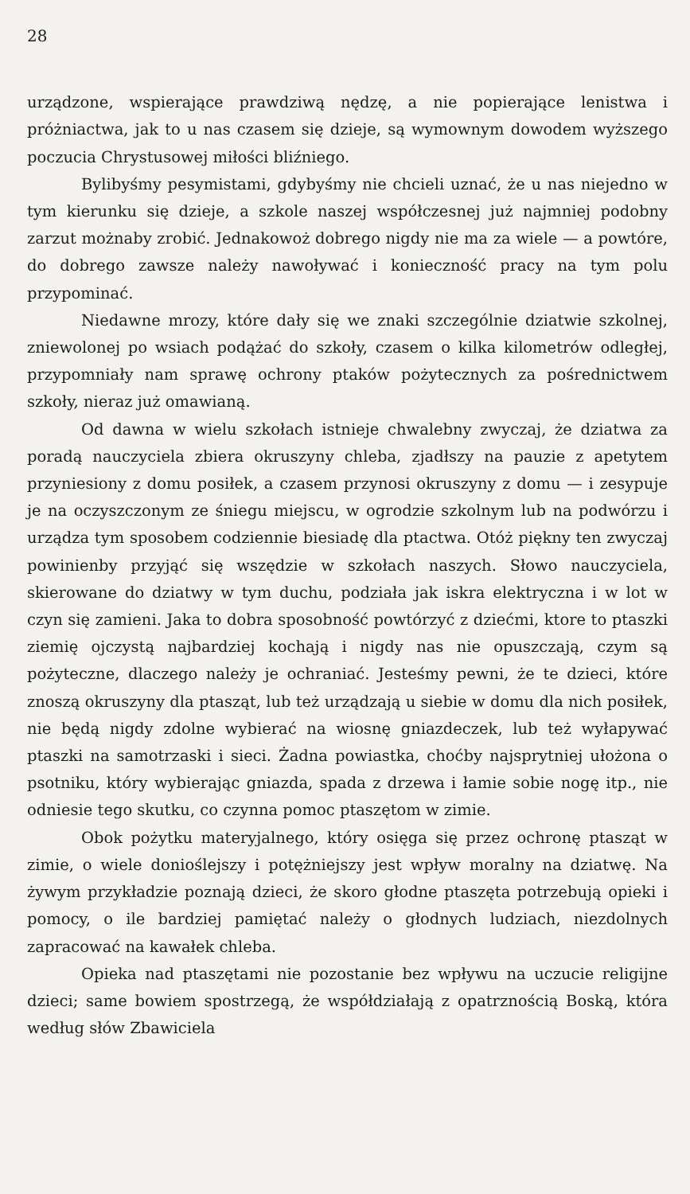28
urządzone, wspierające prawdziwą nędzę, a nie popierające lenistwa i próżniactwa, jak to u nas czasem się dzieje, są wymownym dowodem wyższego poczucia Chrystusowej miłości bliźniego.
Bylibyśmy pesymistami, gdybyśmy nie chcieli uznać, że u nas niejedno w tym kierunku się dzieje, a szkole naszej współczesnej już najmniej podobny zarzut możnaby zrobić. Jednakowoż dobrego nigdy nie ma za wiele — a powtóre, do dobrego zawsze należy nawoływać i konieczność pracy na tym polu przypominać.
Niedawne mrozy, które dały się we znaki szczególnie dziatwie szkolnej, zniewolonej po wsiach podążać do szkoły, czasem o kilka kilometrów odległej, przypomniały nam sprawę ochrony ptaków pożytecznych za pośrednictwem szkoły, nieraz już omawianą.
Od dawna w wielu szkołach istnieje chwalebny zwyczaj, że dziatwa za poradą nauczyciela zbiera okruszyny chleba, zjadłszy na pauzie z apetytem przyniesiony z domu posiłek, a czasem przynosi okruszyny z domu — i zesypuje je na oczyszczonym ze śniegu miejscu, w ogrodzie szkolnym lub na podwórzu i urządza tym sposobem codziennie biesiadę dla ptactwa. Otóż piękny ten zwyczaj powinienby przyjąć się wszędzie w szkołach naszych. Słowo nauczyciela, skierowane do dziatwy w tym duchu, podziała jak iskra elektryczna i w lot w czyn się zamieni. Jaka to dobra sposobność powtórzyć z dziećmi, ktore to ptaszki ziemię ojczystą najbardziej kochają i nigdy nas nie opuszczają, czym są pożyteczne, dlaczego należy je ochraniać. Jesteśmy pewni, że te dzieci, które znoszą okruszyny dla ptasząt, lub też urządzają u siebie w domu dla nich posiłek, nie będą nigdy zdolne wybierać na wiosnę gniazdeczek, lub też wyłapywać ptaszki na samotrzaski i sieci. Żadna powiastka, choćby najsprytniej ułożona o psotniku, który wybierając gniazda, spada z drzewa i łamie sobie nogę itp., nie odniesie tego skutku, co czynna pomoc ptaszętom w zimie.
Obok pożytku materyjalnego, który osięga się przez ochronę ptasząt w zimie, o wiele donioślejszy i potężniejszy jest wpływ moralny na dziatwę. Na żywym przykładzie poznają dzieci, że skoro głodne ptaszęta potrzebują opieki i pomocy, o ile bardziej pamiętać należy o głodnych ludziach, niezdolnych zapracować na kawałek chleba.
Opieka nad ptaszętami nie pozostanie bez wpływu na uczucie religijne dzieci; same bowiem spostrzegą, że współdziałają z opatrznością Boską, która według słów Zbawiciela